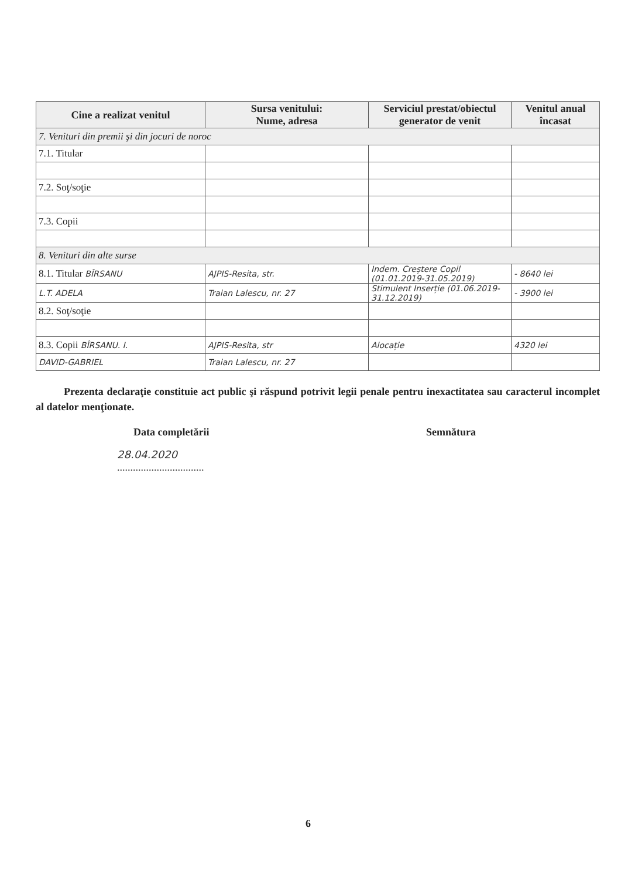| Cine a realizat venitul | Sursa venitului: Nume, adresa | Serviciul prestat/obiectul generator de venit | Venitul anual încasat |
| --- | --- | --- | --- |
| 7. Venituri din premii şi din jocuri de noroc | | | |
| 7.1. Titular | | | |
| 7.2. Soţ/soţie | | | |
| 7.3. Copii | | | |
| 8. Venituri din alte surse | | | |
| 8.1. Titular BÎRSANU | AJPIS-Resita, str. | Indem. Creștere Copil (01.01.2019-31.05.2019) | - 8640 lei |
| L.T. ADELA | Traian Lalescu, nr. 27 | Stimulent Inserție (01.06.2019-31.12.2019) | - 3900 lei |
| 8.2. Soţ/soţie | | | |
| 8.3. Copii BÎRSANU. I. | AJPIS-Resita, str | Alocație | 4320 lei |
| DAVID-GABRIEL | Traian Lalescu, nr. 27 | | |
Prezenta declaraţie constituie act public şi răspund potrivit legii penale pentru inexactitatea sau caracterul incomplet al datelor menţionate.
Data completării Semnătura
28.04.2020
.................................
6